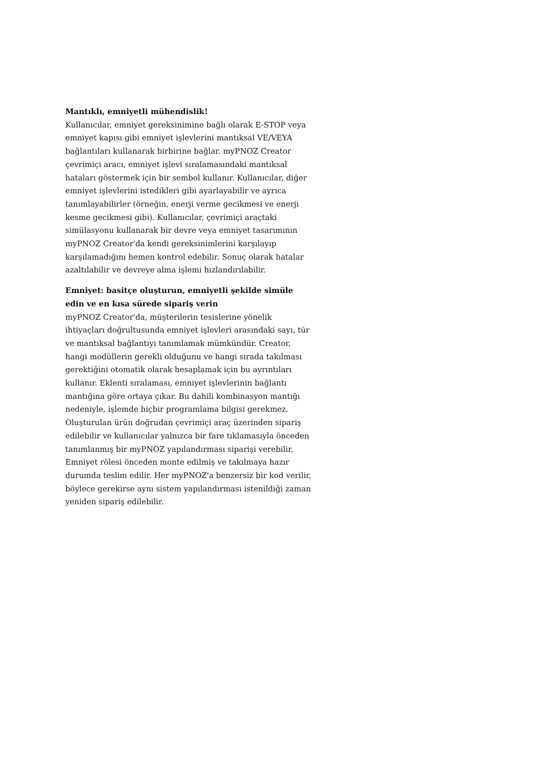Mantıklı, emniyetli mühendislik!
Kullanıcılar, emniyet gereksinimine bağlı olarak E-STOP veya emniyet kapısı gibi emniyet işlevlerini mantıksal VE/VEYA bağlantıları kullanarak birbirine bağlar. myPNOZ Creator çevrimiçi aracı, emniyet işlevi sıralamasındaki mantıksal hataları göstermek için bir sembol kullanır. Kullanıcılar, diğer emniyet işlevlerini istedikleri gibi ayarlayabilir ve ayrıca tanımlayabilirler (örneğin, enerji verme gecikmesi ve enerji kesme gecikmesi gibi). Kullanıcılar, çevrimiçi araçtaki simülasyonu kullanarak bir devre veya emniyet tasarımının myPNOZ Creator'da kendi gereksinimlerini karşılayıp karşılamadığını hemen kontrol edebilir. Sonuç olarak hatalar azaltılabilir ve devreye alma işlemi hızlandırılabilir.
Emniyet: basitçe oluşturun, emniyetli şekilde simüle edin ve en kısa sürede sipariş verin
myPNOZ Creator'da, müşterilerin tesislerine yönelik ihtiyaçları doğrultusunda emniyet işlevleri arasındaki sayı, tür ve mantıksal bağlantıyı tanımlamak mümkündür. Creator, hangi modüllerin gerekli olduğunu ve hangi sırada takılması gerektiğini otomatik olarak hesaplamak için bu ayrıntıları kullanır. Eklenti sıralaması, emniyet işlevlerinin bağlantı mantığına göre ortaya çıkar. Bu dahili kombinasyon mantığı nedeniyle, işlemde hiçbir programlama bilgisi gerekmez. Oluşturulan ürün doğrudan çevrimiçi araç üzerinden sipariş edilebilir ve kullanıcılar yalnızca bir fare tıklamasıyla önceden tanımlanmış bir myPNOZ yapılandırması siparişi verebilir. Emniyet rölesi önceden monte edilmiş ve takılmaya hazır durumda teslim edilir. Her myPNOZ'a benzersiz bir kod verilir, böylece gerekirse aynı sistem yapılandırması istenildiği zaman yeniden sipariş edilebilir.